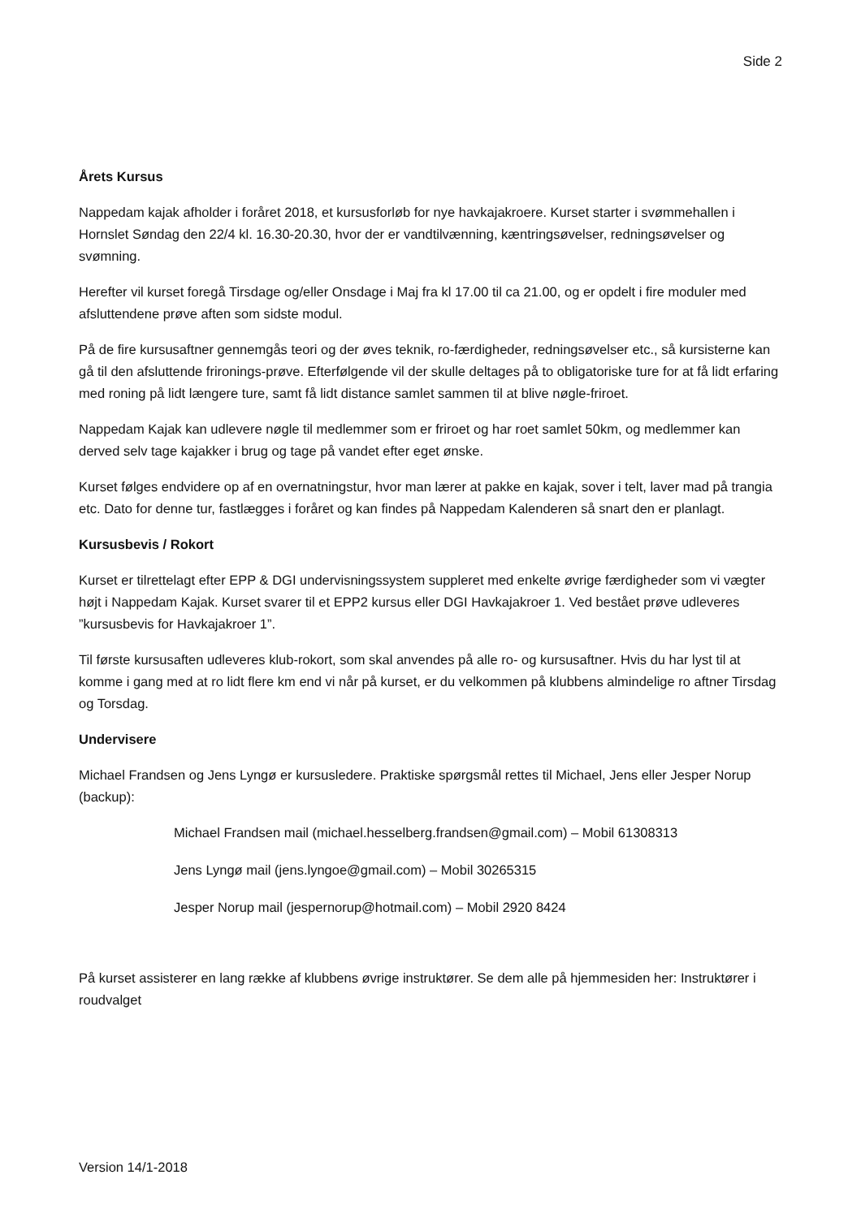Side 2
Årets Kursus
Nappedam kajak afholder i foråret 2018, et kursusforløb for nye havkajakroere. Kurset starter i svømmehallen i Hornslet Søndag den 22/4 kl. 16.30-20.30, hvor der er vandtilvænning, kæntringsøvelser, redningsøvelser og svømning.
Herefter vil kurset foregå Tirsdage og/eller Onsdage i Maj fra kl 17.00 til ca 21.00, og er opdelt i fire moduler med afsluttendene prøve aften som sidste modul.
På de fire kursusaftner gennemgås teori og der øves teknik, ro-færdigheder, redningsøvelser etc., så kursisterne kan gå til den afsluttende frironings-prøve. Efterfølgende vil der skulle deltages på to obligatoriske ture for at få lidt erfaring med roning på lidt længere ture, samt få lidt distance samlet sammen til at blive nøgle-friroet.
Nappedam Kajak kan udlevere nøgle til medlemmer som er friroet og har roet samlet 50km, og medlemmer kan derved selv tage kajakker i brug og tage på vandet efter eget ønske.
Kurset følges endvidere op af en overnatningstur, hvor man lærer at pakke en kajak, sover i telt, laver mad på trangia etc. Dato for denne tur, fastlægges i foråret og kan findes på Nappedam Kalenderen så snart den er planlagt.
Kursusbevis / Rokort
Kurset er tilrettelagt efter EPP & DGI undervisningssystem suppleret med enkelte øvrige færdigheder som vi vægter højt i Nappedam Kajak. Kurset svarer til et EPP2 kursus eller DGI Havkajakroer 1. Ved bestået prøve udleveres ”kursusbevis for Havkajakroer 1”.
Til første kursusaften udleveres klub-rokort, som skal anvendes på alle ro- og kursusaftner. Hvis du har lyst til at komme i gang med at ro lidt flere km end vi når på kurset, er du velkommen på klubbens almindelige ro aftner Tirsdag og Torsdag.
Undervisere
Michael Frandsen og Jens Lyngø er kursusledere. Praktiske spørgsmål rettes til Michael, Jens eller Jesper Norup (backup):
Michael Frandsen mail (michael.hesselberg.frandsen@gmail.com) – Mobil 61308313
Jens Lyngø mail (jens.lyngoe@gmail.com) – Mobil 30265315
Jesper Norup mail (jespernorup@hotmail.com) – Mobil 2920 8424
På kurset assisterer en lang række af klubbens øvrige instruktører. Se dem alle på hjemmesiden her: Instruktører i roudvalget
Version 14/1-2018